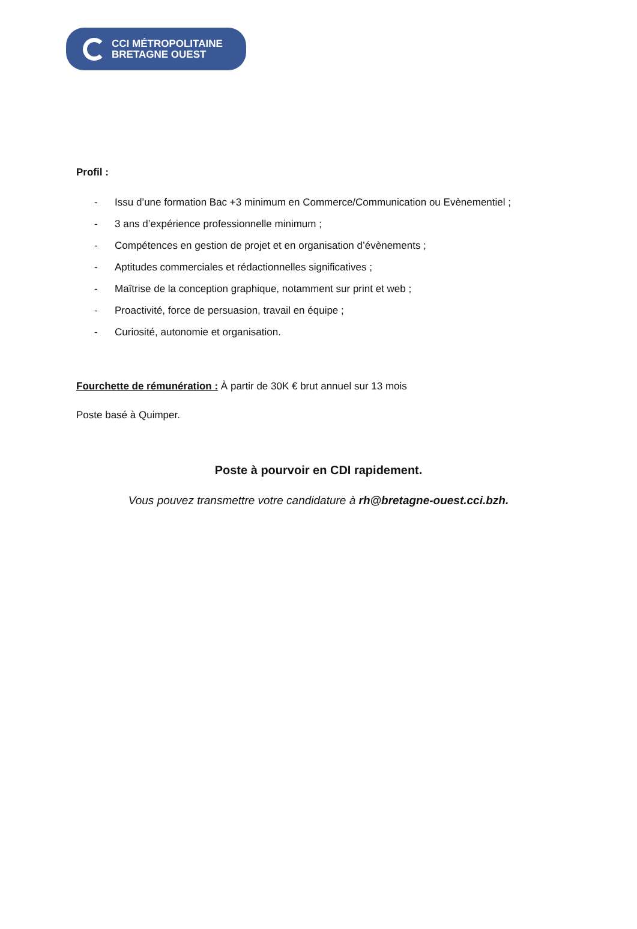CCI MÉTROPOLITAINE
BRETAGNE OUEST
Profil :
- Issu d’une formation Bac +3 minimum en Commerce/Communication ou Evènementiel ;
- 3 ans d’expérience professionnelle minimum ;
- Compétences en gestion de projet et en organisation d’évènements ;
- Aptitudes commerciales et rédactionnelles significatives ;
- Maîtrise de la conception graphique, notamment sur print et web ;
- Proactivité, force de persuasion, travail en équipe ;
- Curiosité, autonomie et organisation.
Fourchette de rémunération : À partir de 30K € brut annuel sur 13 mois
Poste basé à Quimper.
Poste à pourvoir en CDI rapidement.
Vous pouvez transmettre votre candidature à rh@bretagne-ouest.cci.bzh.